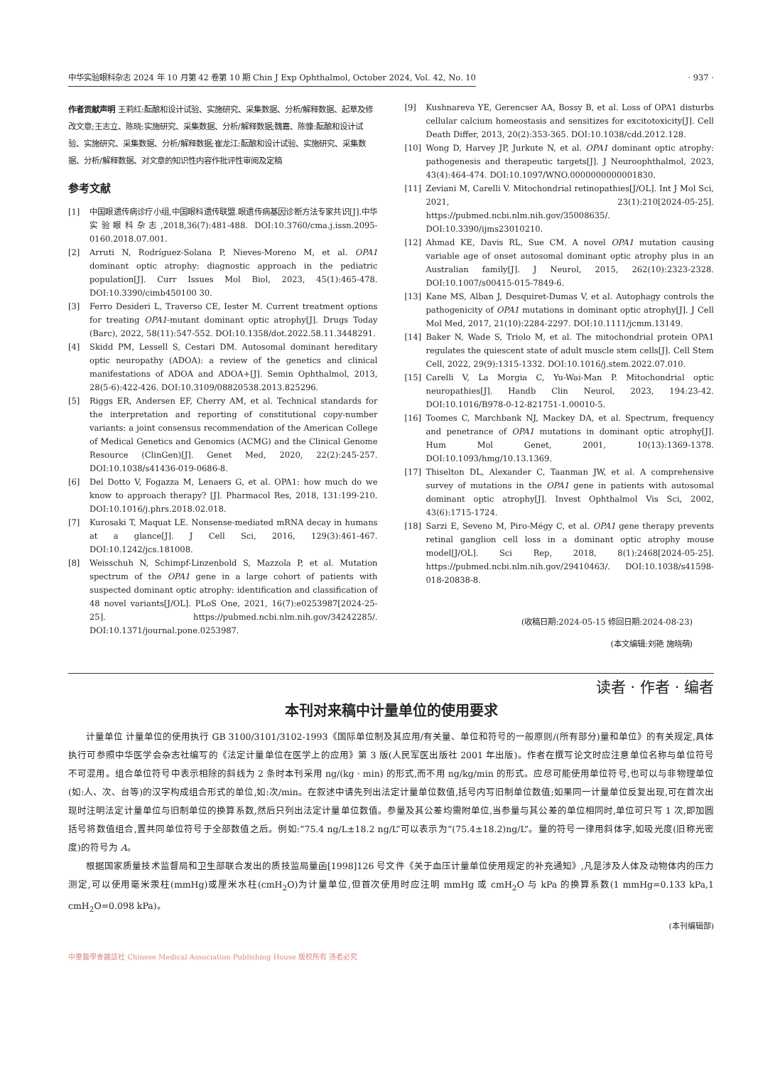中华实验眼科杂志 2024 年 10 月第 42 卷第 10 期 Chin J Exp Ophthalmol, October 2024, Vol. 42, No. 10 · 937 ·
作者贡献声明 王莉红:酝酿和设计试验、实施研究、采集数据、分析/解释数据、起草及修改文章;王志立、陈晓:实施研究、采集数据、分析/解释数据;魏嘉、陈慷:酝酿和设计试验、实施研究、采集数据、分析/解释数据;崔龙江:酝酿和设计试验、实施研究、采集数据、分析/解释数据、对文章的知识性内容作批评性审阅及定稿
参考文献
[1] 中国眼遗传病诊疗小组,中国眼科遗传联盟.眼遗传病基因诊断方法专家共识[J].中华实验眼科杂志,2018,36(7):481-488. DOI:10.3760/cma.j.issn.2095-0160.2018.07.001.
[2] Arruti N, Rodríguez-Solana P, Nieves-Moreno M, et al. OPA1 dominant optic atrophy: diagnostic approach in the pediatric population[J]. Curr Issues Mol Biol, 2023, 45(1):465-478. DOI:10.3390/cimb450100 30.
[3] Ferro Desideri L, Traverso CE, Iester M. Current treatment options for treating OPA1-mutant dominant optic atrophy[J]. Drugs Today (Barc), 2022, 58(11):547-552. DOI:10.1358/dot.2022.58.11.3448291.
[4] Skidd PM, Lessell S, Cestari DM. Autosomal dominant hereditary optic neuropathy (ADOA): a review of the genetics and clinical manifestations of ADOA and ADOA+[J]. Semin Ophthalmol, 2013, 28(5-6):422-426. DOI:10.3109/08820538.2013.825296.
[5] Riggs ER, Andersen EF, Cherry AM, et al. Technical standards for the interpretation and reporting of constitutional copy-number variants: a joint consensus recommendation of the American College of Medical Genetics and Genomics (ACMG) and the Clinical Genome Resource (ClinGen)[J]. Genet Med, 2020, 22(2):245-257. DOI:10.1038/s41436-019-0686-8.
[6] Del Dotto V, Fogazza M, Lenaers G, et al. OPA1: how much do we know to approach therapy? [J]. Pharmacol Res, 2018, 131:199-210. DOI:10.1016/j.phrs.2018.02.018.
[7] Kurosaki T, Maquat LE. Nonsense-mediated mRNA decay in humans at a glance[J]. J Cell Sci, 2016, 129(3):461-467. DOI:10.1242/jcs.181008.
[8] Weisschuh N, Schimpf-Linzenbold S, Mazzola P, et al. Mutation spectrum of the OPA1 gene in a large cohort of patients with suspected dominant optic atrophy: identification and classification of 48 novel variants[J/OL]. PLoS One, 2021, 16(7):e0253987[2024-25-25]. https://pubmed.ncbi.nlm.nih.gov/34242285/. DOI:10.1371/journal.pone.0253987.
[9] Kushnareva YE, Gerencser AA, Bossy B, et al. Loss of OPA1 disturbs cellular calcium homeostasis and sensitizes for excitotoxicity[J]. Cell Death Differ, 2013, 20(2):353-365. DOI:10.1038/cdd.2012.128.
[10] Wong D, Harvey JP, Jurkute N, et al. OPA1 dominant optic atrophy: pathogenesis and therapeutic targets[J]. J Neuroophthalmol, 2023, 43(4):464-474. DOI:10.1097/WNO.0000000000001830.
[11] Zeviani M, Carelli V. Mitochondrial retinopathies[J/OL]. Int J Mol Sci, 2021, 23(1):210[2024-05-25]. https://pubmed.ncbi.nlm.nih.gov/35008635/. DOI:10.3390/ijms23010210.
[12] Ahmad KE, Davis RL, Sue CM. A novel OPA1 mutation causing variable age of onset autosomal dominant optic atrophy plus in an Australian family[J]. J Neurol, 2015, 262(10):2323-2328. DOI:10.1007/s00415-015-7849-6.
[13] Kane MS, Alban J, Desquiret-Dumas V, et al. Autophagy controls the pathogenicity of OPA1 mutations in dominant optic atrophy[J]. J Cell Mol Med, 2017, 21(10):2284-2297. DOI:10.1111/jcmm.13149.
[14] Baker N, Wade S, Triolo M, et al. The mitochondrial protein OPA1 regulates the quiescent state of adult muscle stem cells[J]. Cell Stem Cell, 2022, 29(9):1315-1332. DOI:10.1016/j.stem.2022.07.010.
[15] Carelli V, La Morgia C, Yu-Wai-Man P. Mitochondrial optic neuropathies[J]. Handb Clin Neurol, 2023, 194:23-42. DOI:10.1016/B978-0-12-821751-1.00010-5.
[16] Toomes C, Marchbank NJ, Mackey DA, et al. Spectrum, frequency and penetrance of OPA1 mutations in dominant optic atrophy[J]. Hum Mol Genet, 2001, 10(13):1369-1378. DOI:10.1093/hmg/10.13.1369.
[17] Thiselton DL, Alexander C, Taanman JW, et al. A comprehensive survey of mutations in the OPA1 gene in patients with autosomal dominant optic atrophy[J]. Invest Ophthalmol Vis Sci, 2002, 43(6):1715-1724.
[18] Sarzi E, Seveno M, Piro-Mégy C, et al. OPA1 gene therapy prevents retinal ganglion cell loss in a dominant optic atrophy mouse model[J/OL]. Sci Rep, 2018, 8(1):2468[2024-05-25]. https://pubmed.ncbi.nlm.nih.gov/29410463/. DOI:10.1038/s41598-018-20838-8.
(收稿日期:2024-05-15 修回日期:2024-08-23)
(本文编辑:刘艳 施晓萌)
读者 · 作者 · 编者
本刊对来稿中计量单位的使用要求
计量单位 计量单位的使用执行 GB 3100/3101/3102-1993《国际单位制及其应用/有关量、单位和符号的一般原则/(所有部分)量和单位》的有关规定,具体执行可参照中华医学会杂志社编写的《法定计量单位在医学上的应用》第 3 版(人民军医出版社 2001 年出版)。作者在撰写论文时应注意单位名称与单位符号不可混用。组合单位符号中表示相除的斜线为 2 条时本刊采用 ng/(kg · min) 的形式,而不用 ng/kg/min 的形式。应尽可能使用单位符号,也可以与非物理单位(如:人、次、台等)的汉字构成组合形式的单位,如:次/min。在叙述中请先列出法定计量单位数值,括号内写旧制单位数值;如果同一计量单位反复出现,可在首次出现时注明法定计量单位与旧制单位的换算系数,然后只列出法定计量单位数值。参量及其公差均需附单位,当参量与其公差的单位相同时,单位可只写 1 次,即加圆括号将数值组合,置共同单位符号于全部数值之后。例如:“75.4 ng/L±18.2 ng/L”可以表示为“(75.4±18.2)ng/L”。量的符号一律用斜体字,如吸光度(旧称光密度)的符号为 A。
根据国家质量技术监督局和卫生部联合发出的质技监局量函[1998]126 号文件《关于血压计量单位使用规定的补充通知》,凡是涉及人体及动物体内的压力测定,可以使用毫米汞柱(mmHg)或厘米水柱(cmH<sub>2</sub>O)为计量单位,但首次使用时应注明 mmHg 或 cmH<sub>2</sub>O 与 kPa 的换算系数(1 mmHg=0.133 kPa,1 cmH<sub>2</sub>O=0.098 kPa)。
(本刊编辑部)
中華醫學會雜誌社 Chinese Medical Association Publishing House 版权所有 违者必究